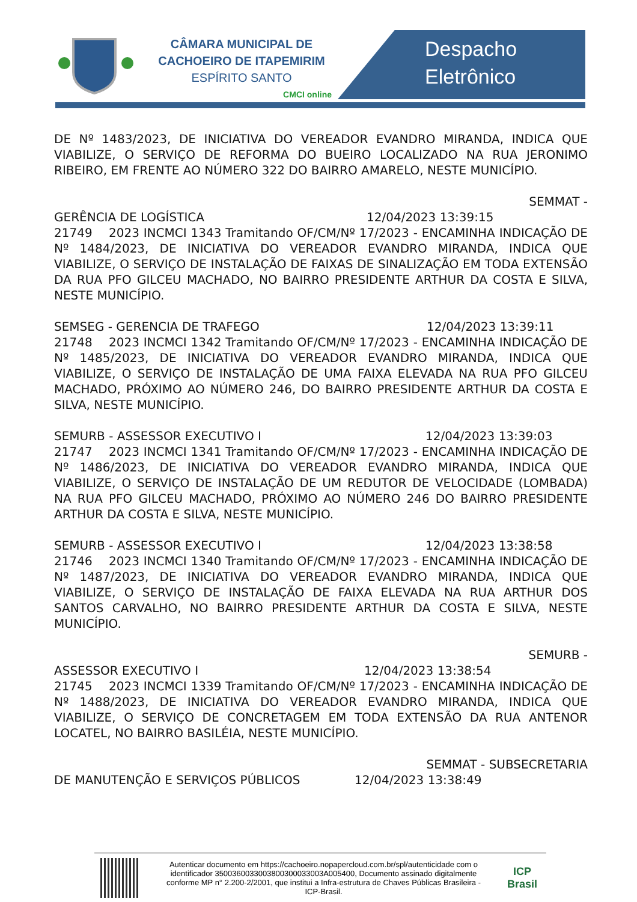CÂMARA MUNICIPAL DE
CACHOEIRO DE ITAPEMIRIM
ESPÍRITO SANTO
CMCI online
Despacho
Eletrônico
DE Nº 1483/2023, DE INICIATIVA DO VEREADOR EVANDRO MIRANDA, INDICA QUE VIABILIZE, O SERVIÇO DE REFORMA DO BUEIRO LOCALIZADO NA RUA JERONIMO RIBEIRO, EM FRENTE AO NÚMERO 322 DO BAIRRO AMARELO, NESTE MUNICÍPIO.
SEMMAT -
GERÊNCIA DE LOGÍSTICA 12/04/2023 13:39:15
21749 2023 INCMCI 1343 Tramitando OF/CM/Nº 17/2023 - ENCAMINHA INDICAÇÃO DE Nº 1484/2023, DE INICIATIVA DO VEREADOR EVANDRO MIRANDA, INDICA QUE VIABILIZE, O SERVIÇO DE INSTALAÇÃO DE FAIXAS DE SINALIZAÇÃO EM TODA EXTENSÃO DA RUA PFO GILCEU MACHADO, NO BAIRRO PRESIDENTE ARTHUR DA COSTA E SILVA, NESTE MUNICÍPIO.
SEMSEG - GERENCIA DE TRAFEGO 12/04/2023 13:39:11
21748 2023 INCMCI 1342 Tramitando OF/CM/Nº 17/2023 - ENCAMINHA INDICAÇÃO DE Nº 1485/2023, DE INICIATIVA DO VEREADOR EVANDRO MIRANDA, INDICA QUE VIABILIZE, O SERVIÇO DE INSTALAÇÃO DE UMA FAIXA ELEVADA NA RUA PFO GILCEU MACHADO, PRÓXIMO AO NÚMERO 246, DO BAIRRO PRESIDENTE ARTHUR DA COSTA E SILVA, NESTE MUNICÍPIO.
SEMURB - ASSESSOR EXECUTIVO I 12/04/2023 13:39:03
21747 2023 INCMCI 1341 Tramitando OF/CM/Nº 17/2023 - ENCAMINHA INDICAÇÃO DE Nº 1486/2023, DE INICIATIVA DO VEREADOR EVANDRO MIRANDA, INDICA QUE VIABILIZE, O SERVIÇO DE INSTALAÇÃO DE UM REDUTOR DE VELOCIDADE (LOMBADA) NA RUA PFO GILCEU MACHADO, PRÓXIMO AO NÚMERO 246 DO BAIRRO PRESIDENTE ARTHUR DA COSTA E SILVA, NESTE MUNICÍPIO.
SEMURB - ASSESSOR EXECUTIVO I 12/04/2023 13:38:58
21746 2023 INCMCI 1340 Tramitando OF/CM/Nº 17/2023 - ENCAMINHA INDICAÇÃO DE Nº 1487/2023, DE INICIATIVA DO VEREADOR EVANDRO MIRANDA, INDICA QUE VIABILIZE, O SERVIÇO DE INSTALAÇÃO DE FAIXA ELEVADA NA RUA ARTHUR DOS SANTOS CARVALHO, NO BAIRRO PRESIDENTE ARTHUR DA COSTA E SILVA, NESTE MUNICÍPIO.
SEMURB -
ASSESSOR EXECUTIVO I 12/04/2023 13:38:54
21745 2023 INCMCI 1339 Tramitando OF/CM/Nº 17/2023 - ENCAMINHA INDICAÇÃO DE Nº 1488/2023, DE INICIATIVA DO VEREADOR EVANDRO MIRANDA, INDICA QUE VIABILIZE, O SERVIÇO DE CONCRETAGEM EM TODA EXTENSÃO DA RUA ANTENOR LOCATEL, NO BAIRRO BASILÉIA, NESTE MUNICÍPIO.
SEMMAT - SUBSECRETARIA
DE MANUTENÇÃO E SERVIÇOS PÚBLICOS 12/04/2023 13:38:49
Autenticar documento em https://cachoeiro.nopapercloud.com.br/spl/autenticidade com o identificador 350036003300380030003300​3A005400, Documento assinado digitalmente conforme MP n° 2.200-2/2001, que institui a Infra-estrutura de Chaves Públicas Brasileira - ICP-Brasil.
ICP
Brasil